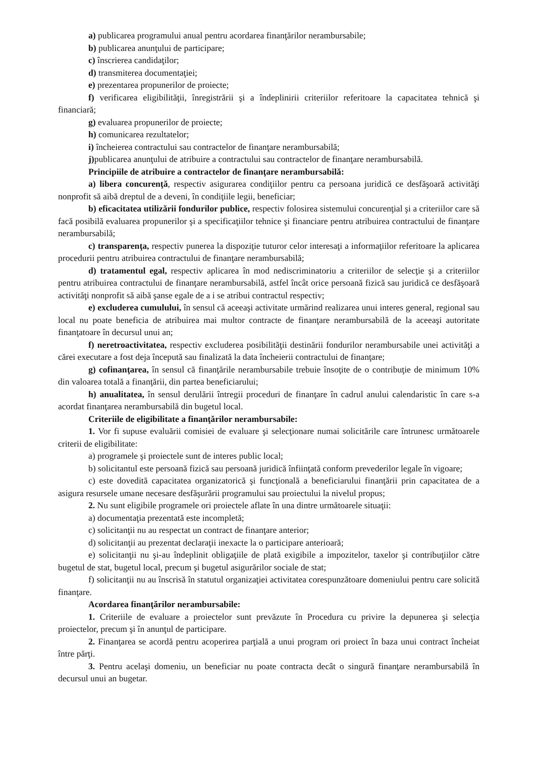a) publicarea programului anual pentru acordarea finanţărilor nerambursabile;
b) publicarea anunţului de participare;
c) înscrierea candidaţilor;
d) transmiterea documentaţiei;
e) prezentarea propunerilor de proiecte;
f) verificarea eligibilităţii, înregistrării şi a îndeplinirii criteriilor referitoare la capacitatea tehnică şi financiară;
g) evaluarea propunerilor de proiecte;
h) comunicarea rezultatelor;
i) încheierea contractului sau contractelor de finanţare nerambursabilă;
j) publicarea anunţului de atribuire a contractului sau contractelor de finanţare nerambursabilă.
Principiile de atribuire a contractelor de finanţare nerambursabilă:
a) libera concurenţă, respectiv asigurarea condiţiilor pentru ca persoana juridică ce desfăşoară activităţi nonprofit să aibă dreptul de a deveni, în condiţiile legii, beneficiar;
b) eficacitatea utilizării fondurilor publice, respectiv folosirea sistemului concurenţial şi a criteriilor care să facă posibilă evaluarea propunerilor şi a specificaţiilor tehnice şi financiare pentru atribuirea contractului de finanţare nerambursabilă;
c) transparenţa, respectiv punerea la dispoziţie tuturor celor interesaţi a informaţiilor referitoare la aplicarea procedurii pentru atribuirea contractului de finanţare nerambursabilă;
d) tratamentul egal, respectiv aplicarea în mod nediscriminatoriu a criteriilor de selecţie şi a criteriilor pentru atribuirea contractului de finanţare nerambursabilă, astfel încât orice persoană fizică sau juridică ce desfăşoară activităţi nonprofit să aibă şanse egale de a i se atribui contractul respectiv;
e) excluderea cumulului, în sensul că aceeaşi activitate urmărind realizarea unui interes general, regional sau local nu poate beneficia de atribuirea mai multor contracte de finanţare nerambursabilă de la aceeaşi autoritate finanţatoare în decursul unui an;
f) neretroactivitatea, respectiv excluderea posibilităţii destinării fondurilor nerambursabile unei activităţi a cărei executare a fost deja începută sau finalizată la data încheierii contractului de finanţare;
g) cofinanţarea, în sensul că finanţările nerambursabile trebuie însoţite de o contribuţie de minimum 10% din valoarea totală a finanţării, din partea beneficiarului;
h) anualitatea, în sensul derulării întregii proceduri de finanţare în cadrul anului calendaristic în care s-a acordat finanţarea nerambursabilă din bugetul local.
Criteriile de eligibilitate a finanţărilor nerambursabile:
1. Vor fi supuse evaluării comisiei de evaluare şi selecţionare numai solicitările care întrunesc următoarele criterii de eligibilitate:
a) programele şi proiectele sunt de interes public local;
b) solicitantul este persoană fizică sau persoană juridică înfiinţată conform prevederilor legale în vigoare;
c) este dovedită capacitatea organizatorică şi funcţională a beneficiarului finanţării prin capacitatea de a asigura resursele umane necesare desfăşurării programului sau proiectului la nivelul propus;
2. Nu sunt eligibile programele ori proiectele aflate în una dintre următoarele situaţii:
a) documentaţia prezentată este incompletă;
c) solicitanţii nu au respectat un contract de finanţare anterior;
d) solicitanţii au prezentat declaraţii inexacte la o participare anterioară;
e) solicitanţii nu şi-au îndeplinit obligaţiile de plată exigibile a impozitelor, taxelor şi contribuţiilor către bugetul de stat, bugetul local, precum şi bugetul asigurărilor sociale de stat;
f) solicitanţii nu au înscrisă în statutul organizaţiei activitatea corespunzătoare domeniului pentru care solicită finanţare.
Acordarea finanţărilor nerambursabile:
1. Criteriile de evaluare a proiectelor sunt prevăzute în Procedura cu privire la depunerea şi selecţia proiectelor, precum şi în anunţul de participare.
2. Finanţarea se acordă pentru acoperirea parţială a unui program ori proiect în baza unui contract încheiat între părţi.
3. Pentru acelaşi domeniu, un beneficiar nu poate contracta decât o singură finanţare nerambursabilă în decursul unui an bugetar.